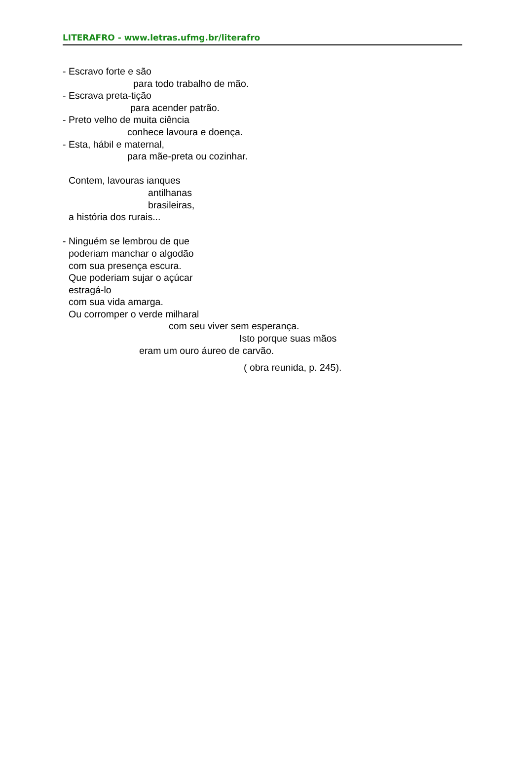LITERAFRO - www.letras.ufmg.br/literafro
- Escravo forte e são
para todo trabalho de mão.
- Escrava preta-tição
para acender patrão.
- Preto velho de muita ciência
conhece lavoura e doença.
- Esta, hábil e maternal,
para mãe-preta ou cozinhar.
Contem, lavouras ianques
antilhanas
brasileiras,
a história dos rurais...
- Ninguém se lembrou de que
poderiam manchar o algodão
com sua presença escura.
Que poderiam sujar o açúcar
estragá-lo
com sua vida amarga.
Ou corromper o verde milharal
com seu viver sem esperança.
Isto porque suas mãos
eram um ouro áureo de carvão.
( obra reunida, p. 245).